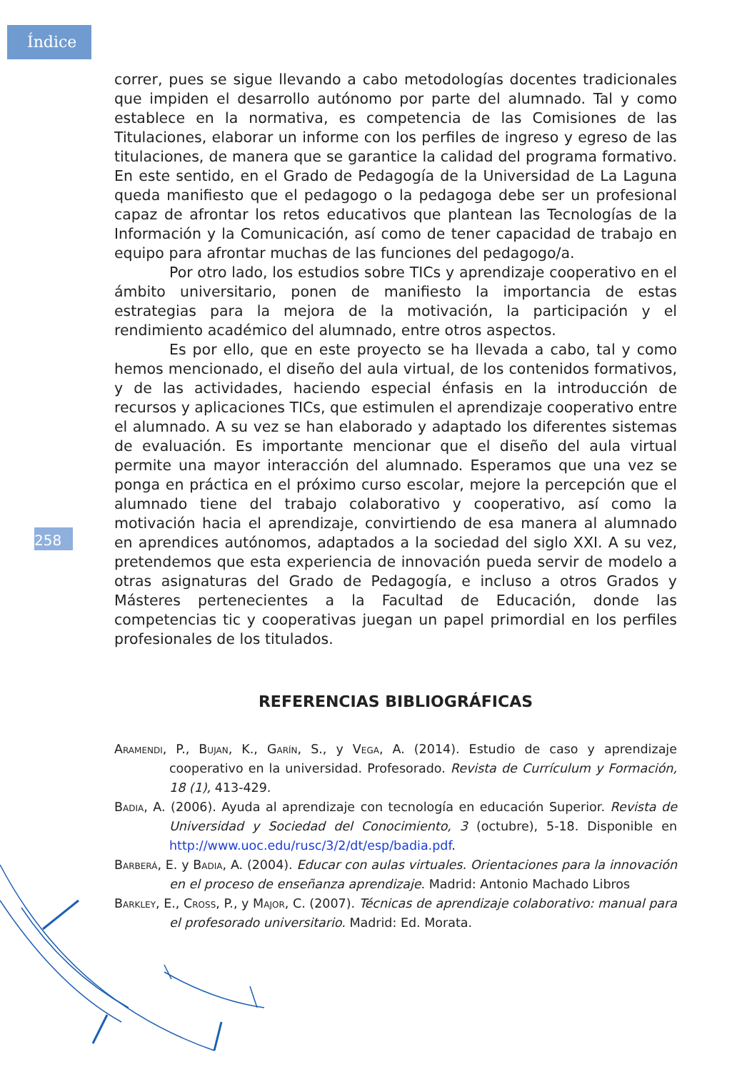Índice
258
correr, pues se sigue llevando a cabo metodologías docentes tradicionales que impiden el desarrollo autónomo por parte del alumnado. Tal y como establece en la normativa, es competencia de las Comisiones de las Titulaciones, elaborar un informe con los perfiles de ingreso y egreso de las titulaciones, de manera que se garantice la calidad del programa formativo. En este sentido, en el Grado de Pedagogía de la Universidad de La Laguna queda manifiesto que el pedagogo o la pedagoga debe ser un profesional capaz de afrontar los retos educativos que plantean las Tecnologías de la Información y la Comunicación, así como de tener capacidad de trabajo en equipo para afrontar muchas de las funciones del pedagogo/a.
Por otro lado, los estudios sobre TICs y aprendizaje cooperativo en el ámbito universitario, ponen de manifiesto la importancia de estas estrategias para la mejora de la motivación, la participación y el rendimiento académico del alumnado, entre otros aspectos.
Es por ello, que en este proyecto se ha llevada a cabo, tal y como hemos mencionado, el diseño del aula virtual, de los contenidos formativos, y de las actividades, haciendo especial énfasis en la introducción de recursos y aplicaciones TICs, que estimulen el aprendizaje cooperativo entre el alumnado. A su vez se han elaborado y adaptado los diferentes sistemas de evaluación. Es importante mencionar que el diseño del aula virtual permite una mayor interacción del alumnado. Esperamos que una vez se ponga en práctica en el próximo curso escolar, mejore la percepción que el alumnado tiene del trabajo colaborativo y cooperativo, así como la motivación hacia el aprendizaje, convirtiendo de esa manera al alumnado en aprendices autónomos, adaptados a la sociedad del siglo XXI. A su vez, pretendemos que esta experiencia de innovación pueda servir de modelo a otras asignaturas del Grado de Pedagogía, e incluso a otros Grados y Másteres pertenecientes a la Facultad de Educación, donde las competencias tic y cooperativas juegan un papel primordial en los perfiles profesionales de los titulados.
REFERENCIAS BIBLIOGRÁFICAS
Aramendi, P., Bujan, K., Garín, S., y Vega, A. (2014). Estudio de caso y aprendizaje cooperativo en la universidad. Profesorado. Revista de Currículum y Formación, 18 (1), 413-429.
Badia, A. (2006). Ayuda al aprendizaje con tecnología en educación Superior. Revista de Universidad y Sociedad del Conocimiento, 3 (octubre), 5-18. Disponible en http://www.uoc.edu/rusc/3/2/dt/esp/badia.pdf.
Barberá, E. y Badia, A. (2004). Educar con aulas virtuales. Orientaciones para la innovación en el proceso de enseñanza aprendizaje. Madrid: Antonio Machado Libros
Barkley, E., Cross, P., y Major, C. (2007). Técnicas de aprendizaje colaborativo: manual para el profesorado universitario. Madrid: Ed. Morata.